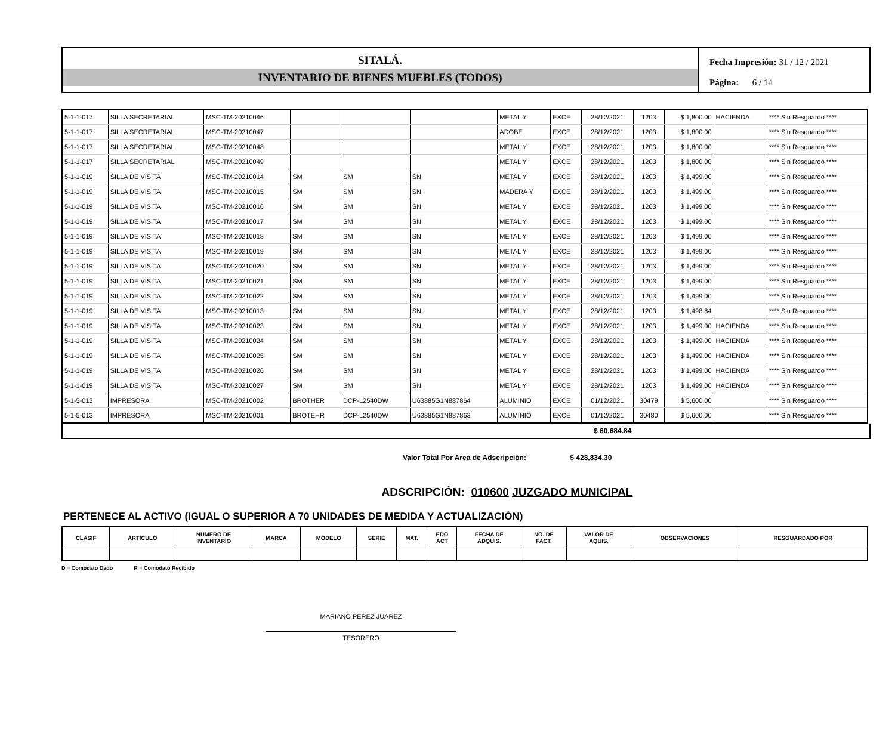SITALÁ.
INVENTARIO DE BIENES MUEBLES (TODOS)
Fecha Impresión: 31 / 12 / 2021
Página: 6 / 14
| 5-1-1-017 | SILLA SECRETARIAL | MSC-TM-20210046 | | | | METAL Y | EXCE | 28/12/2021 | 1203 | $ 1,800.00 | HACIENDA | **** Sin Resguardo **** |
| 5-1-1-017 | SILLA SECRETARIAL | MSC-TM-20210047 | | | | ADOBE | EXCE | 28/12/2021 | 1203 | $ 1,800.00 | | **** Sin Resguardo **** |
| 5-1-1-017 | SILLA SECRETARIAL | MSC-TM-20210048 | | | | METAL Y | EXCE | 28/12/2021 | 1203 | $ 1,800.00 | | **** Sin Resguardo **** |
| 5-1-1-017 | SILLA SECRETARIAL | MSC-TM-20210049 | | | | METAL Y | EXCE | 28/12/2021 | 1203 | $ 1,800.00 | | **** Sin Resguardo **** |
| 5-1-1-019 | SILLA DE VISITA | MSC-TM-20210014 | SM | SM | SN | METAL Y | EXCE | 28/12/2021 | 1203 | $ 1,499.00 | | **** Sin Resguardo **** |
| 5-1-1-019 | SILLA DE VISITA | MSC-TM-20210015 | SM | SM | SN | MADERA Y | EXCE | 28/12/2021 | 1203 | $ 1,499.00 | | **** Sin Resguardo **** |
| 5-1-1-019 | SILLA DE VISITA | MSC-TM-20210016 | SM | SM | SN | METAL Y | EXCE | 28/12/2021 | 1203 | $ 1,499.00 | | **** Sin Resguardo **** |
| 5-1-1-019 | SILLA DE VISITA | MSC-TM-20210017 | SM | SM | SN | METAL Y | EXCE | 28/12/2021 | 1203 | $ 1,499.00 | | **** Sin Resguardo **** |
| 5-1-1-019 | SILLA DE VISITA | MSC-TM-20210018 | SM | SM | SN | METAL Y | EXCE | 28/12/2021 | 1203 | $ 1,499.00 | | **** Sin Resguardo **** |
| 5-1-1-019 | SILLA DE VISITA | MSC-TM-20210019 | SM | SM | SN | METAL Y | EXCE | 28/12/2021 | 1203 | $ 1,499.00 | | **** Sin Resguardo **** |
| 5-1-1-019 | SILLA DE VISITA | MSC-TM-20210020 | SM | SM | SN | METAL Y | EXCE | 28/12/2021 | 1203 | $ 1,499.00 | | **** Sin Resguardo **** |
| 5-1-1-019 | SILLA DE VISITA | MSC-TM-20210021 | SM | SM | SN | METAL Y | EXCE | 28/12/2021 | 1203 | $ 1,499.00 | | **** Sin Resguardo **** |
| 5-1-1-019 | SILLA DE VISITA | MSC-TM-20210022 | SM | SM | SN | METAL Y | EXCE | 28/12/2021 | 1203 | $ 1,499.00 | | **** Sin Resguardo **** |
| 5-1-1-019 | SILLA DE VISITA | MSC-TM-20210013 | SM | SM | SN | METAL Y | EXCE | 28/12/2021 | 1203 | $ 1,498.84 | | **** Sin Resguardo **** |
| 5-1-1-019 | SILLA DE VISITA | MSC-TM-20210023 | SM | SM | SN | METAL Y | EXCE | 28/12/2021 | 1203 | $ 1,499.00 | HACIENDA | **** Sin Resguardo **** |
| 5-1-1-019 | SILLA DE VISITA | MSC-TM-20210024 | SM | SM | SN | METAL Y | EXCE | 28/12/2021 | 1203 | $ 1,499.00 | HACIENDA | **** Sin Resguardo **** |
| 5-1-1-019 | SILLA DE VISITA | MSC-TM-20210025 | SM | SM | SN | METAL Y | EXCE | 28/12/2021 | 1203 | $ 1,499.00 | HACIENDA | **** Sin Resguardo **** |
| 5-1-1-019 | SILLA DE VISITA | MSC-TM-20210026 | SM | SM | SN | METAL Y | EXCE | 28/12/2021 | 1203 | $ 1,499.00 | HACIENDA | **** Sin Resguardo **** |
| 5-1-1-019 | SILLA DE VISITA | MSC-TM-20210027 | SM | SM | SN | METAL Y | EXCE | 28/12/2021 | 1203 | $ 1,499.00 | HACIENDA | **** Sin Resguardo **** |
| 5-1-5-013 | IMPRESORA | MSC-TM-20210002 | BROTHER | DCP-L2540DW | U63885G1N887864 | ALUMINIO | EXCE | 01/12/2021 | 30479 | $ 5,600.00 | | **** Sin Resguardo **** |
| 5-1-5-013 | IMPRESORA | MSC-TM-20210001 | BROTEHR | DCP-L2540DW | U63885G1N887863 | ALUMINIO | EXCE | 01/12/2021 | 30480 | $ 5,600.00 | | **** Sin Resguardo **** |
$ 60,684.84
Valor Total Por Area de Adscripción: $ 428,834.30
ADSCRIPCIÓN: 010600 JUZGADO MUNICIPAL
PERTENECE AL ACTIVO (IGUAL O SUPERIOR A 70 UNIDADES DE MEDIDA Y ACTUALIZACIÓN)
| CLASIF | ARTICULO | NUMERO DE INVENTARIO | MARCA | MODELO | SERIE | MAT. | EDO ACT | FECHA DE ADQUIS. | NO. DE FACT. | VALOR DE AQUIS. | OBSERVACIONES | RESGUARDADO POR |
| --- | --- | --- | --- | --- | --- | --- | --- | --- | --- | --- | --- | --- |
D = Comodato Dado R = Comodato Recibido
MARIANO PEREZ JUAREZ
TESORERO